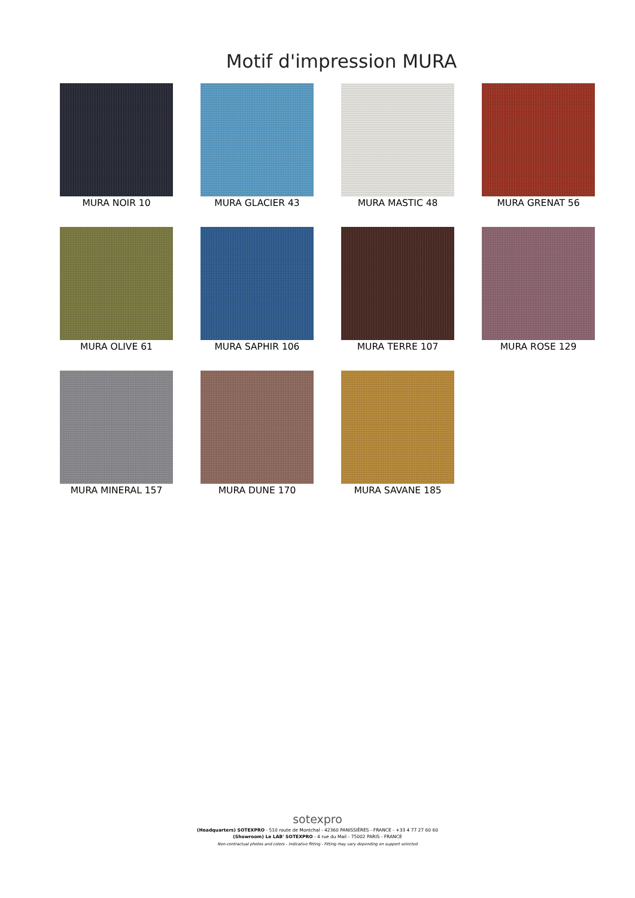Motif d'impression MURA
MURA NOIR 10
MURA GLACIER 43
MURA MASTIC 48
MURA GRENAT 56
MURA OLIVE 61
MURA SAPHIR 106
MURA TERRE 107
MURA ROSE 129
MURA MINERAL 157
MURA DUNE 170
MURA SAVANE 185
sotexpro
(Headquarters) SOTEXPRO - 510 route de Montchal - 42360 PANISSIÈRES - FRANCE - +33 4 77 27 60 60
(Showroom) Le LAB' SOTEXPRO - 4 rue du Mail - 75002 PARIS - FRANCE
Non-contractual photos and colors - Indicative fitting - Fitting may vary depending on support selected